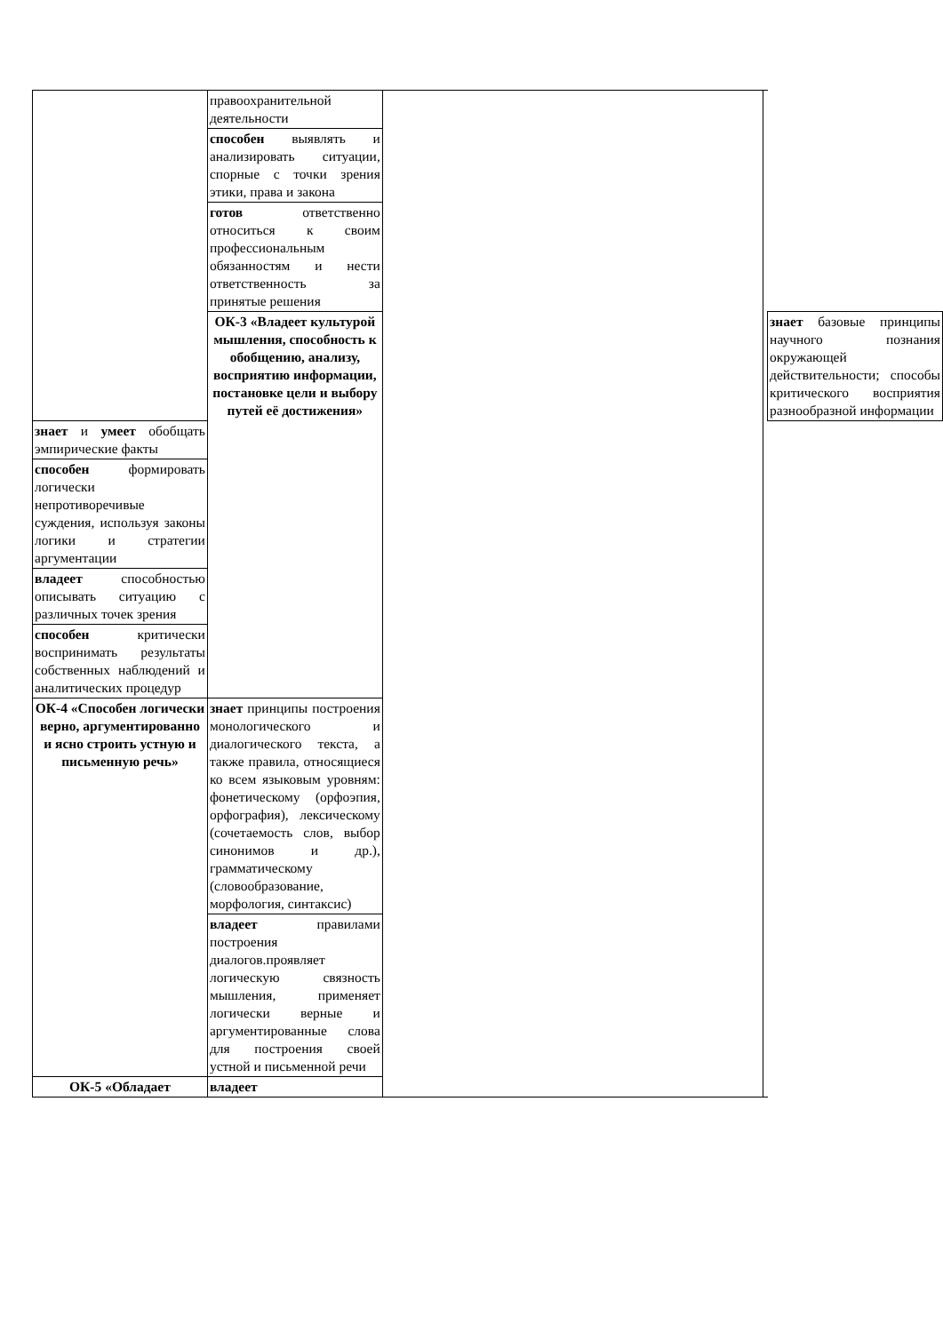| | правоохранительной деятельности | | | |
| | способен выявлять и анализировать ситуации, спорные с точки зрения этики, права и закона | | | |
| | готов ответственно относиться к своим профессиональным обязанностям и нести ответственность за принятые решения | | | |
| | ОК-3 «Владеет культурой мышления, способность к обобщению, анализу, восприятию информации, постановке цели и выбору путей её достижения» | | | знает базовые принципы научного познания окружающей действительности; способы критического восприятия разнообразной информации |
| знает и умеет обобщать эмпирические факты | | | | |
| способен формировать логически непротиворечивые суждения, используя законы логики и стратегии аргументации | | | | |
| владеет способностью описывать ситуацию с различных точек зрения | | | | |
| способен критически воспринимать результаты собственных наблюдений и аналитических процедур | | | | |
| ОК-4 «Способен логически верно, аргументированно и ясно строить устную и письменную речь» | знает принципы построения монологического и диалогического текста, а также правила, относящиеся ко всем языковым уровням: фонетическому (орфоэпия, орфография), лексическому (сочетаемость слов, выбор синонимов и др.), грамматическому (словообразование, морфология, синтаксис) | | | |
| | владеет правилами построения диалогов.проявляет логическую связность мышления, применяет логически верные и аргументированные слова для построения своей устной и письменной речи | | | |
| ОК-5 «Обладает | владеет | | | |